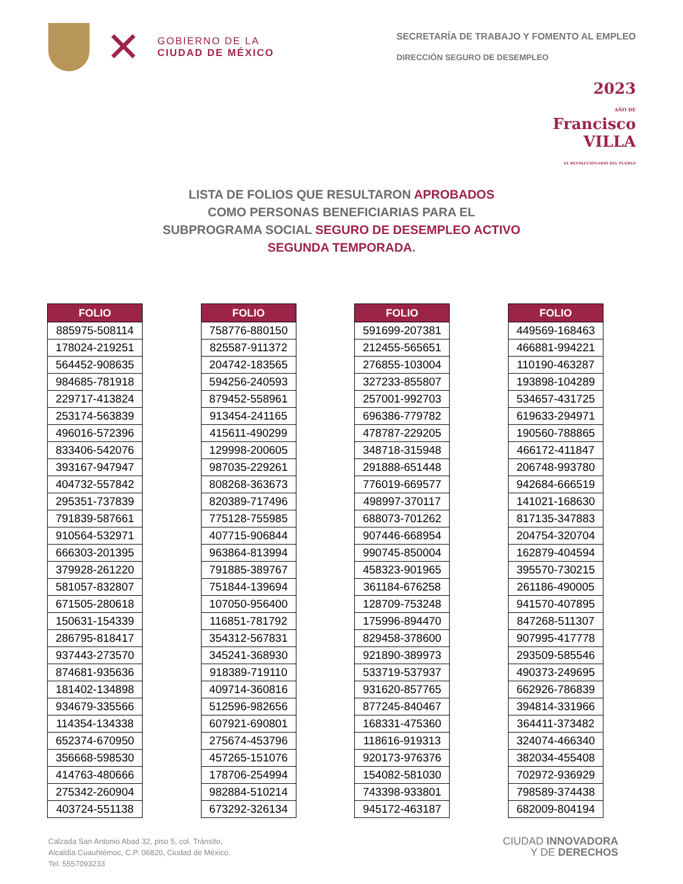✕
GOBIERNO DE LA
CIUDAD DE MÉXICO
SECRETARÍA DE TRABAJO Y FOMENTO AL EMPLEO
DIRECCIÓN SEGURO DE DESEMPLEO
2023
AÑO DE
Francisco
VILLA
EL REVOLUCIONARIO DEL PUEBLO
LISTA DE FOLIOS QUE RESULTARON APROBADOS
COMO PERSONAS BENEFICIARIAS PARA EL
SUBPROGRAMA SOCIAL SEGURO DE DESEMPLEO ACTIVO
SEGUNDA TEMPORADA.
| FOLIO |
| --- |
| 885975-508114 |
| 178024-219251 |
| 564452-908635 |
| 984685-781918 |
| 229717-413824 |
| 253174-563839 |
| 496016-572396 |
| 833406-542076 |
| 393167-947947 |
| 404732-557842 |
| 295351-737839 |
| 791839-587661 |
| 910564-532971 |
| 666303-201395 |
| 379928-261220 |
| 581057-832807 |
| 671505-280618 |
| 150631-154339 |
| 286795-818417 |
| 937443-273570 |
| 874681-935636 |
| 181402-134898 |
| 934679-335566 |
| 114354-134338 |
| 652374-670950 |
| 356668-598530 |
| 414763-480666 |
| 275342-260904 |
| 403724-551138 |
| FOLIO |
| --- |
| 758776-880150 |
| 825587-911372 |
| 204742-183565 |
| 594256-240593 |
| 879452-558961 |
| 913454-241165 |
| 415611-490299 |
| 129998-200605 |
| 987035-229261 |
| 808268-363673 |
| 820389-717496 |
| 775128-755985 |
| 407715-906844 |
| 963864-813994 |
| 791885-389767 |
| 751844-139694 |
| 107050-956400 |
| 116851-781792 |
| 354312-567831 |
| 345241-368930 |
| 918389-719110 |
| 409714-360816 |
| 512596-982656 |
| 607921-690801 |
| 275674-453796 |
| 457265-151076 |
| 178706-254994 |
| 982884-510214 |
| 673292-326134 |
| FOLIO |
| --- |
| 591699-207381 |
| 212455-565651 |
| 276855-103004 |
| 327233-855807 |
| 257001-992703 |
| 696386-779782 |
| 478787-229205 |
| 348718-315948 |
| 291888-651448 |
| 776019-669577 |
| 498997-370117 |
| 688073-701262 |
| 907446-668954 |
| 990745-850004 |
| 458323-901965 |
| 361184-676258 |
| 128709-753248 |
| 175996-894470 |
| 829458-378600 |
| 921890-389973 |
| 533719-537937 |
| 931620-857765 |
| 877245-840467 |
| 168331-475360 |
| 118616-919313 |
| 920173-976376 |
| 154082-581030 |
| 743398-933801 |
| 945172-463187 |
| FOLIO |
| --- |
| 449569-168463 |
| 466881-994221 |
| 110190-463287 |
| 193898-104289 |
| 534657-431725 |
| 619633-294971 |
| 190560-788865 |
| 466172-411847 |
| 206748-993780 |
| 942684-666519 |
| 141021-168630 |
| 817135-347883 |
| 204754-320704 |
| 162879-404594 |
| 395570-730215 |
| 261186-490005 |
| 941570-407895 |
| 847268-511307 |
| 907995-417778 |
| 293509-585546 |
| 490373-249695 |
| 662926-786839 |
| 394814-331966 |
| 364411-373482 |
| 324074-466340 |
| 382034-455408 |
| 702972-936929 |
| 798589-374438 |
| 682009-804194 |
Calzada San Antonio Abad 32, piso 5, col. Tránsito,
Alcaldía Cuauhtémoc, C.P. 06820, Ciudad de México.
Tel. 5557093233
CIUDAD INNOVADORA
Y DE DERECHOS